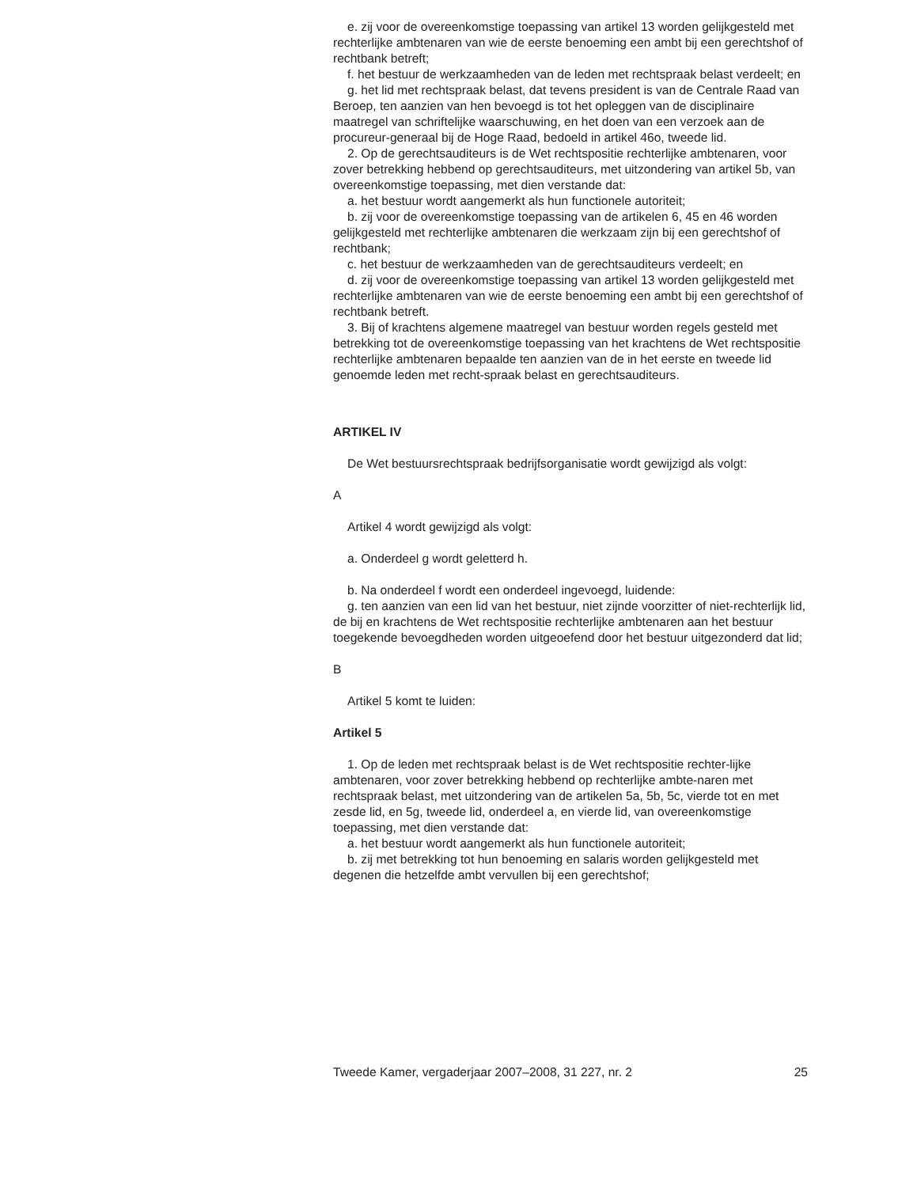e. zij voor de overeenkomstige toepassing van artikel 13 worden gelijkgesteld met rechterlijke ambtenaren van wie de eerste benoeming een ambt bij een gerechtshof of rechtbank betreft;
f. het bestuur de werkzaamheden van de leden met rechtspraak belast verdeelt; en
g. het lid met rechtspraak belast, dat tevens president is van de Centrale Raad van Beroep, ten aanzien van hen bevoegd is tot het opleggen van de disciplinaire maatregel van schriftelijke waarschuwing, en het doen van een verzoek aan de procureur-generaal bij de Hoge Raad, bedoeld in artikel 46o, tweede lid.
2. Op de gerechtsauditeurs is de Wet rechtspositie rechterlijke ambtenaren, voor zover betrekking hebbend op gerechtsauditeurs, met uitzondering van artikel 5b, van overeenkomstige toepassing, met dien verstande dat:
a. het bestuur wordt aangemerkt als hun functionele autoriteit;
b. zij voor de overeenkomstige toepassing van de artikelen 6, 45 en 46 worden gelijkgesteld met rechterlijke ambtenaren die werkzaam zijn bij een gerechtshof of rechtbank;
c. het bestuur de werkzaamheden van de gerechtsauditeurs verdeelt; en
d. zij voor de overeenkomstige toepassing van artikel 13 worden gelijkgesteld met rechterlijke ambtenaren van wie de eerste benoeming een ambt bij een gerechtshof of rechtbank betreft.
3. Bij of krachtens algemene maatregel van bestuur worden regels gesteld met betrekking tot de overeenkomstige toepassing van het krachtens de Wet rechtspositie rechterlijke ambtenaren bepaalde ten aanzien van de in het eerste en tweede lid genoemde leden met recht-spraak belast en gerechtsauditeurs.
ARTIKEL IV
De Wet bestuursrechtspraak bedrijfsorganisatie wordt gewijzigd als volgt:
A
Artikel 4 wordt gewijzigd als volgt:
a. Onderdeel g wordt geletterd h.
b. Na onderdeel f wordt een onderdeel ingevoegd, luidende:
g. ten aanzien van een lid van het bestuur, niet zijnde voorzitter of niet-rechterlijk lid, de bij en krachtens de Wet rechtspositie rechterlijke ambtenaren aan het bestuur toegekende bevoegdheden worden uitgeoefend door het bestuur uitgezonderd dat lid;
B
Artikel 5 komt te luiden:
Artikel 5
1. Op de leden met rechtspraak belast is de Wet rechtspositie rechter-lijke ambtenaren, voor zover betrekking hebbend op rechterlijke ambte-naren met rechtspraak belast, met uitzondering van de artikelen 5a, 5b, 5c, vierde tot en met zesde lid, en 5g, tweede lid, onderdeel a, en vierde lid, van overeenkomstige toepassing, met dien verstande dat:
a. het bestuur wordt aangemerkt als hun functionele autoriteit;
b. zij met betrekking tot hun benoeming en salaris worden gelijkgesteld met degenen die hetzelfde ambt vervullen bij een gerechtshof;
Tweede Kamer, vergaderjaar 2007–2008, 31 227, nr. 2 25